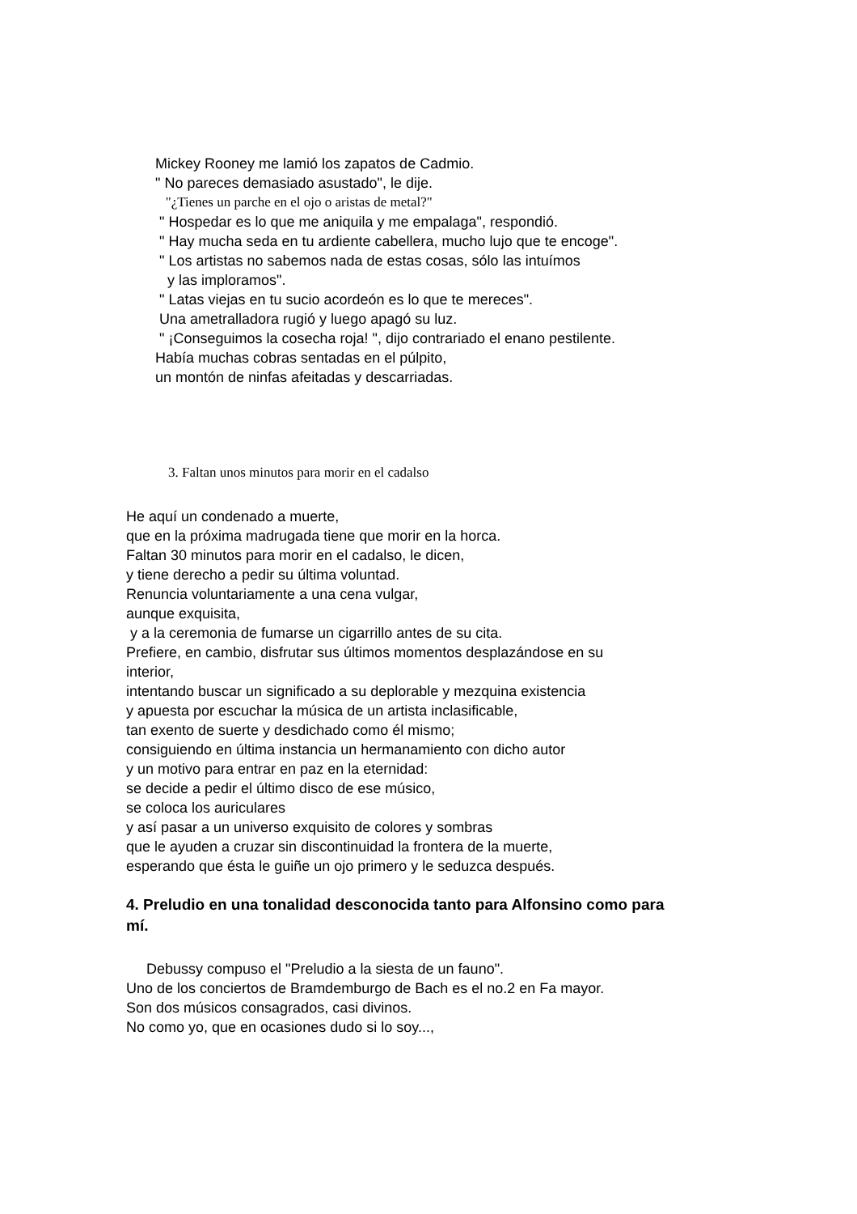Mickey Rooney me lamió los zapatos de Cadmio.
" No pareces demasiado asustado", le dije.
"¿Tienes un parche en el ojo o aristas de metal?"
" Hospedar es lo que me aniquila y me empalaga", respondió.
" Hay mucha seda en tu ardiente cabellera, mucho lujo que te encoge".
" Los artistas no sabemos nada de estas cosas, sólo las intuímos
y las imploramos".
" Latas viejas en tu sucio acordeón es lo que te mereces".
Una ametralladora rugió y luego apagó su luz.
" ¡Conseguimos la cosecha roja! ", dijo contrariado el enano pestilente.
Había muchas cobras sentadas en el púlpito,
un montón de ninfas afeitadas y descarriadas.
3. Faltan unos minutos para morir en el cadalso
He aquí un condenado a muerte,
que en la próxima madrugada tiene que morir en la horca.
Faltan 30 minutos para morir en el cadalso, le dicen,
y tiene derecho a pedir su última voluntad.
Renuncia voluntariamente a una cena vulgar,
aunque exquisita,
y a la ceremonia de fumarse un cigarrillo antes de su cita.
Prefiere, en cambio, disfrutar sus últimos momentos desplazándose en su
interior,
intentando buscar un significado a su deplorable y mezquina existencia
y apuesta por escuchar la música de un artista inclasificable,
tan exento de suerte y desdichado como él mismo;
consiguiendo en última instancia un hermanamiento con dicho autor
y un motivo para entrar en paz en la eternidad:
se decide a pedir el último disco de ese músico,
se coloca los auriculares
y así pasar a un universo exquisito de colores y sombras
que le ayuden a cruzar sin discontinuidad la frontera de la muerte,
esperando que ésta le guiñe un ojo primero y le seduzca después.
4. Preludio en una tonalidad desconocida tanto para Alfonsino como para
mí.
Debussy compuso el "Preludio a la siesta de un fauno".
Uno de los conciertos de Bramdemburgo de Bach es el no.2 en Fa mayor.
Son dos músicos consagrados, casi divinos.
No como yo, que en ocasiones dudo si lo soy...,